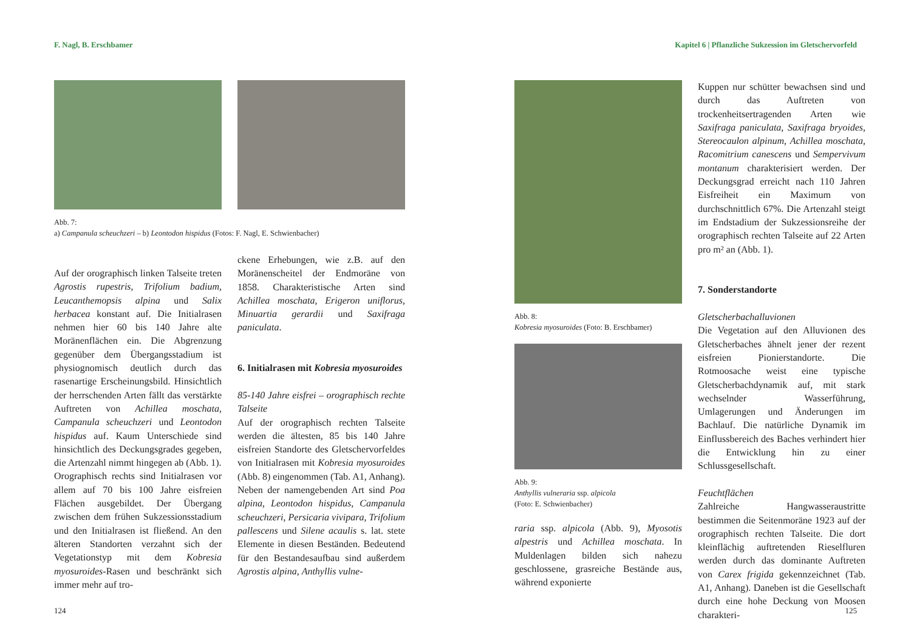F. Nagl, B. Erschbamer
Abb. 7:
a) Campanula scheuchzeri – b) Leontodon hispidus (Fotos: F. Nagl, E. Schwienbacher)
Auf der orographisch linken Talseite treten Agrostis rupestris, Trifolium badium, Leucanthemopsis alpina und Salix herbacea konstant auf. Die Initialrasen nehmen hier 60 bis 140 Jahre alte Moränenflächen ein. Die Abgrenzung gegenüber dem Übergangsstadium ist physiognomisch deutlich durch das rasenartige Erscheinungsbild. Hinsichtlich der herrschenden Arten fällt das verstärkte Auftreten von Achillea moschata, Campanula scheuchzeri und Leontodon hispidus auf. Kaum Unterschiede sind hinsichtlich des Deckungsgrades gegeben, die Artenzahl nimmt hingegen ab (Abb. 1).
Orographisch rechts sind Initialrasen vor allem auf 70 bis 100 Jahre eisfreien Flächen ausgebildet. Der Übergang zwischen dem frühen Sukzessionsstadium und den Initialrasen ist fließend. An den älteren Standorten verzahnt sich der Vegetationstyp mit dem Kobresia myosuroides-Rasen und beschränkt sich immer mehr auf tro-
ckene Erhebungen, wie z.B. auf den Moränenscheitel der Endmoräne von 1858. Charakteristische Arten sind Achillea moschata, Erigeron uniflorus, Minuartia gerardii und Saxifraga paniculata.
6. Initialrasen mit Kobresia myosuroides
85-140 Jahre eisfrei – orographisch rechte Talseite
Auf der orographisch rechten Talseite werden die ältesten, 85 bis 140 Jahre eisfreien Standorte des Gletschervorfeldes von Initialrasen mit Kobresia myosuroides (Abb. 8) eingenommen (Tab. A1, Anhang). Neben der namengebenden Art sind Poa alpina, Leontodon hispidus, Campanula scheuchzeri, Persicaria vivipara, Trifolium pallescens und Silene acaulis s. lat. stete Elemente in diesen Beständen. Bedeutend für den Bestandesaufbau sind außerdem Agrostis alpina, Anthyllis vulne-
124
Kapitel 6 | Pflanzliche Sukzession im Gletschervorfeld
Abb. 8:
Kobresia myosuroides (Foto: B. Erschbamer)
Abb. 9:
Anthyllis vulneraria ssp. alpicola
(Foto: E. Schwienbacher)
raria ssp. alpicola (Abb. 9), Myosotis alpestris und Achillea moschata. In Muldenlagen bilden sich nahezu geschlossene, grasreiche Bestände aus, während exponierte
Kuppen nur schütter bewachsen sind und durch das Auftreten von trockenheitsertragenden Arten wie Saxifraga paniculata, Saxifraga bryoides, Stereocaulon alpinum, Achillea moschata, Racomitrium canescens und Sempervivum montanum charakterisiert werden. Der Deckungsgrad erreicht nach 110 Jahren Eisfreiheit ein Maximum von durchschnittlich 67%. Die Artenzahl steigt im Endstadium der Sukzessionsreihe der orographisch rechten Talseite auf 22 Arten pro m² an (Abb. 1).
7. Sonderstandorte
Gletscherbachalluvionen
Die Vegetation auf den Alluvionen des Gletscherbaches ähnelt jener der rezent eisfreien Pionierstandorte. Die Rotmoosache weist eine typische Gletscherbachdynamik auf, mit stark wechselnder Wasserführung, Umlagerungen und Änderungen im Bachlauf. Die natürliche Dynamik im Einflussbereich des Baches verhindert hier die Entwicklung hin zu einer Schlussgesellschaft.
Feuchtflächen
Zahlreiche Hangwasseraustritte bestimmen die Seitenmoräne 1923 auf der orographisch rechten Talseite. Die dort kleinflächig auftretenden Rieselfluren werden durch das dominante Auftreten von Carex frigida gekennzeichnet (Tab. A1, Anhang). Daneben ist die Gesellschaft durch eine hohe Deckung von Moosen charakteri-
125